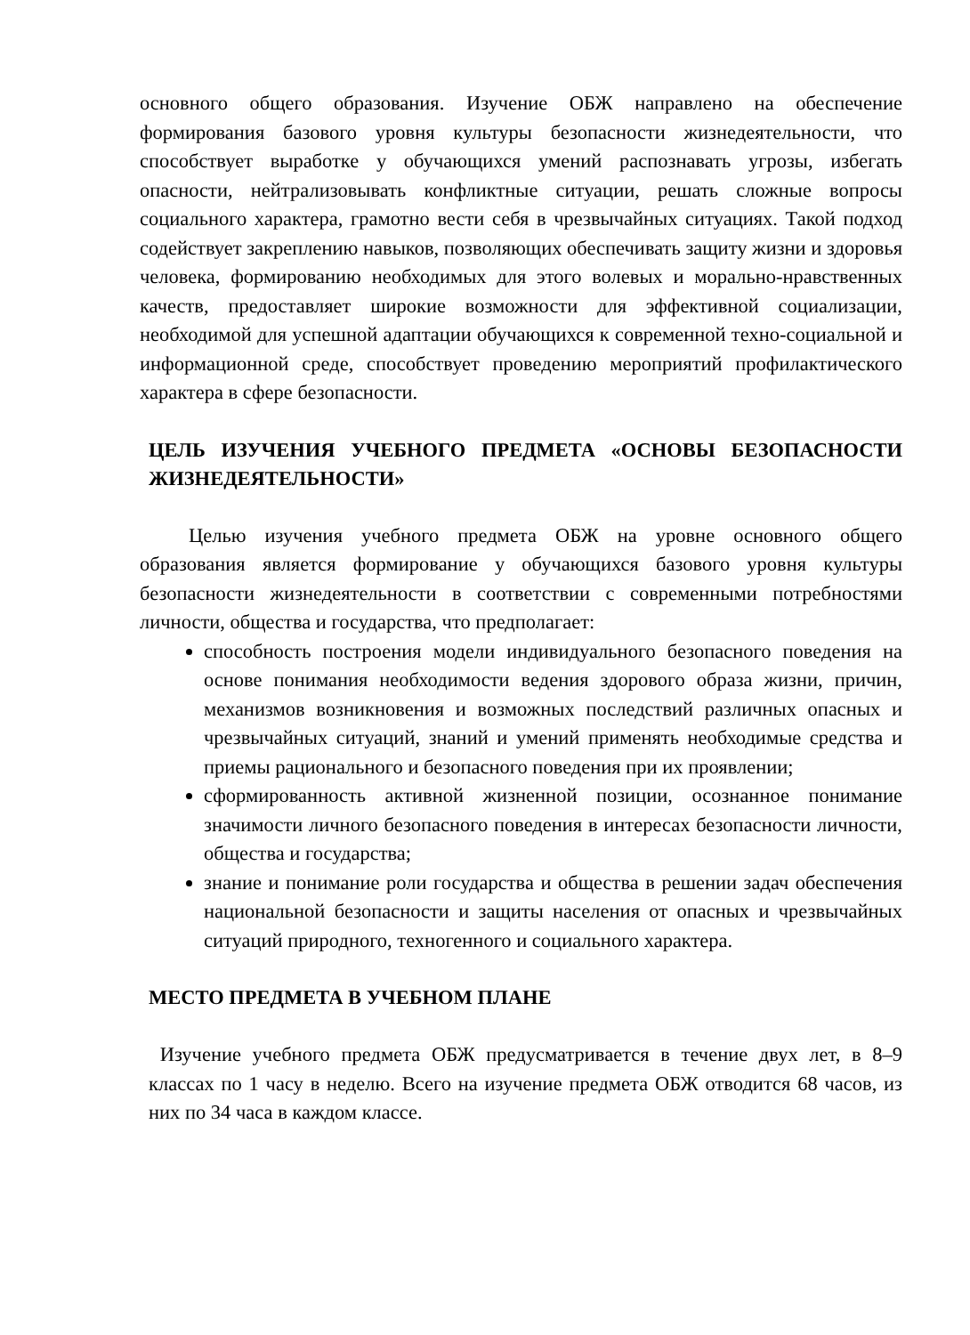основного общего образования. Изучение ОБЖ направлено на обеспечение формирования базового уровня культуры безопасности жизнедеятельности, что способствует выработке у обучающихся умений распознавать угрозы, избегать опасности, нейтрализовывать конфликтные ситуации, решать сложные вопросы социального характера, грамотно вести себя в чрезвычайных ситуациях. Такой подход содействует закреплению навыков, позволяющих обеспечивать защиту жизни и здоровья человека, формированию необходимых для этого волевых и морально-нравственных качеств, предоставляет широкие возможности для эффективной социализации, необходимой для успешной адаптации обучающихся к современной техно-социальной и информационной среде, способствует проведению мероприятий профилактического характера в сфере безопасности.
ЦЕЛЬ ИЗУЧЕНИЯ УЧЕБНОГО ПРЕДМЕТА «ОСНОВЫ БЕЗОПАСНОСТИ ЖИЗНЕДЕЯТЕЛЬНОСТИ»
Целью изучения учебного предмета ОБЖ на уровне основного общего образования является формирование у обучающихся базового уровня культуры безопасности жизнедеятельности в соответствии с современными потребностями личности, общества и государства, что предполагает:
способность построения модели индивидуального безопасного поведения на основе понимания необходимости ведения здорового образа жизни, причин, механизмов возникновения и возможных последствий различных опасных и чрезвычайных ситуаций, знаний и умений применять необходимые средства и приемы рационального и безопасного поведения при их проявлении;
сформированность активной жизненной позиции, осознанное понимание значимости личного безопасного поведения в интересах безопасности личности, общества и государства;
знание и понимание роли государства и общества в решении задач обеспечения национальной безопасности и защиты населения от опасных и чрезвычайных ситуаций природного, техногенного и социального характера.
МЕСТО ПРЕДМЕТА В УЧЕБНОМ ПЛАНЕ
Изучение учебного предмета ОБЖ предусматривается в течение двух лет, в 8–9 классах по 1 часу в неделю. Всего на изучение предмета ОБЖ отводится 68 часов, из них по 34 часа в каждом классе.